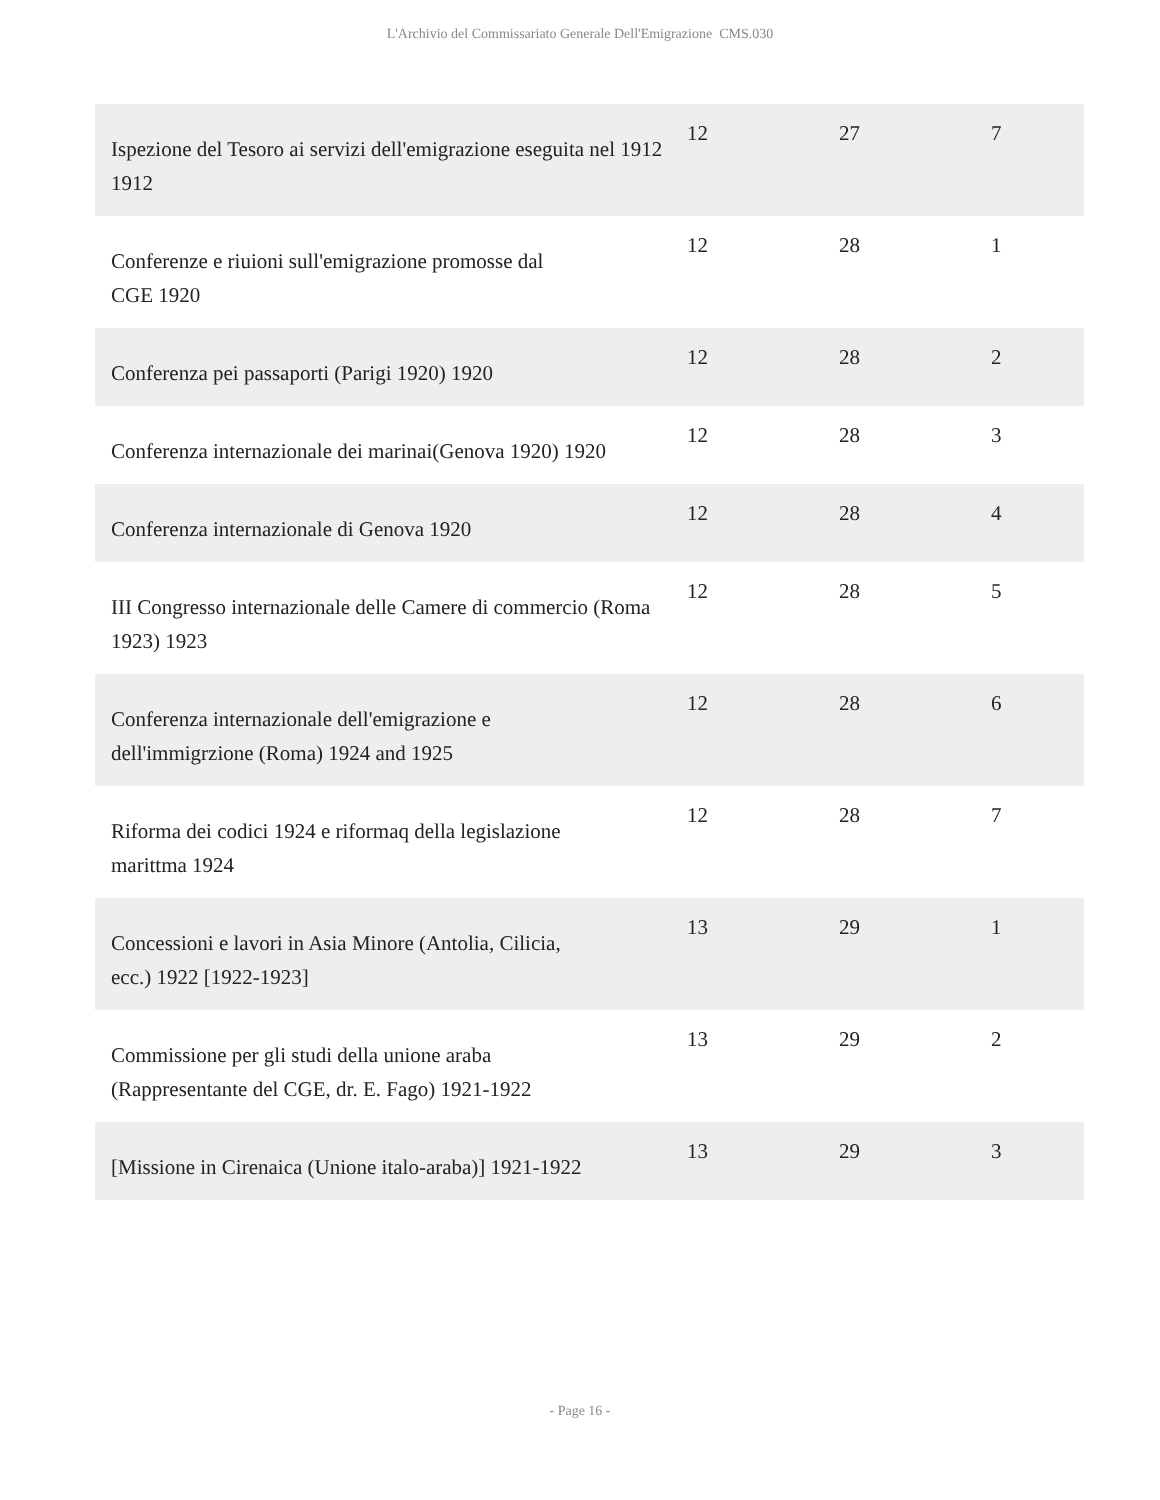L'Archivio del Commissariato Generale Dell'Emigrazione CMS.030
| Ispezione del Tesoro ai servizi dell'emigrazione eseguita nel 1912 1912 | 12 | 27 | 7 |
| Conferenze e riuioni sull'emigrazione promosse dal CGE 1920 | 12 | 28 | 1 |
| Conferenza pei passaporti (Parigi 1920) 1920 | 12 | 28 | 2 |
| Conferenza internazionale dei marinai(Genova 1920) 1920 | 12 | 28 | 3 |
| Conferenza internazionale di Genova 1920 | 12 | 28 | 4 |
| III Congresso internazionale delle Camere di commercio (Roma 1923) 1923 | 12 | 28 | 5 |
| Conferenza internazionale dell'emigrazione e dell'immigrzione (Roma) 1924 and 1925 | 12 | 28 | 6 |
| Riforma dei codici 1924 e riformaq della legislazione marittma 1924 | 12 | 28 | 7 |
| Concessioni e lavori in Asia Minore (Antolia, Cilicia, ecc.) 1922 [1922-1923] | 13 | 29 | 1 |
| Commissione per gli studi della unione araba (Rappresentante del CGE, dr. E. Fago) 1921-1922 | 13 | 29 | 2 |
| [Missione in Cirenaica (Unione italo-araba)] 1921-1922 | 13 | 29 | 3 |
- Page 16 -